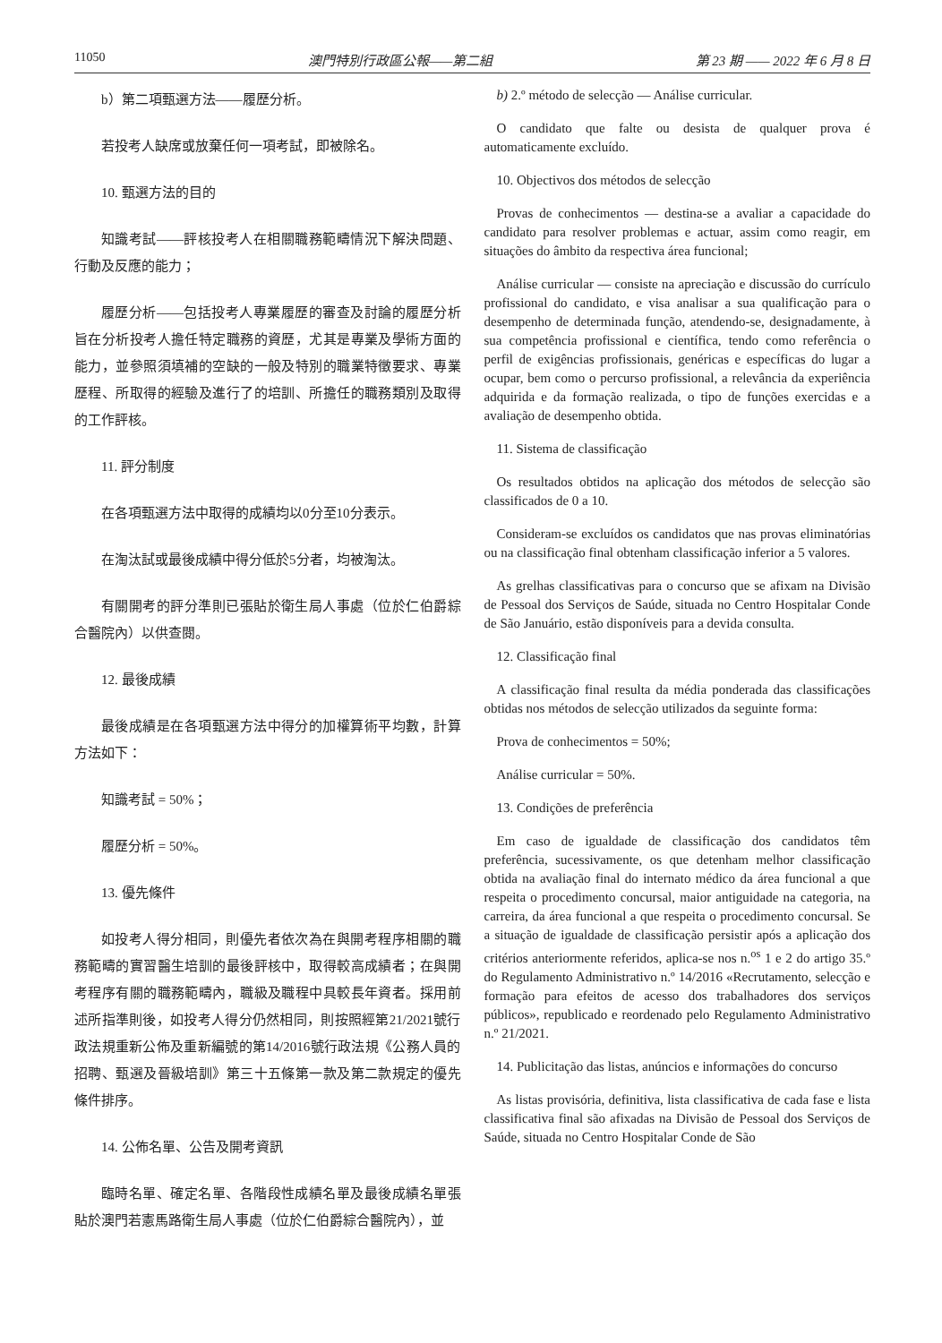11050 澳門特別行政區公報——第二組 第 23 期 —— 2022 年 6 月 8 日
b）第二項甄選方法——履歷分析。
若投考人缺席或放棄任何一項考試，即被除名。
10. 甄選方法的目的
知識考試——評核投考人在相關職務範疇情況下解決問題、行動及反應的能力；
履歷分析——包括投考人專業履歷的審查及討論的履歷分析旨在分析投考人擔任特定職務的資歷，尤其是專業及學術方面的能力，並參照須填補的空缺的一般及特別的職業特徵要求、專業歷程、所取得的經驗及進行了的培訓、所擔任的職務類別及取得的工作評核。
11. 評分制度
在各項甄選方法中取得的成績均以0分至10分表示。
在淘汰試或最後成績中得分低於5分者，均被淘汰。
有關開考的評分準則已張貼於衛生局人事處（位於仁伯爵綜合醫院內）以供查閱。
12. 最後成績
最後成績是在各項甄選方法中得分的加權算術平均數，計算方法如下：
知識考試 = 50%；
履歷分析 = 50%。
13. 優先條件
如投考人得分相同，則優先者依次為在與開考程序相關的職務範疇的實習醫生培訓的最後評核中，取得較高成績者；在與開考程序有關的職務範疇內，職級及職程中具較長年資者。採用前述所指準則後，如投考人得分仍然相同，則按照經第21/2021號行政法規重新公佈及重新編號的第14/2016號行政法規《公務人員的招聘、甄選及晉級培訓》第三十五條第一款及第二款規定的優先條件排序。
14. 公佈名單、公告及開考資訊
臨時名單、確定名單、各階段性成績名單及最後成績名單張貼於澳門若憲馬路衛生局人事處（位於仁伯爵綜合醫院內），並
b) 2.º método de selecção — Análise curricular.
O candidato que falte ou desista de qualquer prova é automaticamente excluído.
10. Objectivos dos métodos de selecção
Provas de conhecimentos — destina-se a avaliar a capacidade do candidato para resolver problemas e actuar, assim como reagir, em situações do âmbito da respectiva área funcional;
Análise curricular — consiste na apreciação e discussão do currículo profissional do candidato, e visa analisar a sua qualificação para o desempenho de determinada função, atendendo-se, designadamente, à sua competência profissional e científica, tendo como referência o perfil de exigências profissionais, genéricas e específicas do lugar a ocupar, bem como o percurso profissional, a relevância da experiência adquirida e da formação realizada, o tipo de funções exercidas e a avaliação de desempenho obtida.
11. Sistema de classificação
Os resultados obtidos na aplicação dos métodos de selecção são classificados de 0 a 10.
Consideram-se excluídos os candidatos que nas provas eliminatórias ou na classificação final obtenham classificação inferior a 5 valores.
As grelhas classificativas para o concurso que se afixam na Divisão de Pessoal dos Serviços de Saúde, situada no Centro Hospitalar Conde de São Januário, estão disponíveis para a devida consulta.
12. Classificação final
A classificação final resulta da média ponderada das classificações obtidas nos métodos de selecção utilizados da seguinte forma:
Prova de conhecimentos = 50%;
Análise curricular = 50%.
13. Condições de preferência
Em caso de igualdade de classificação dos candidatos têm preferência, sucessivamente, os que detenham melhor classificação obtida na avaliação final do internato médico da área funcional a que respeita o procedimento concursal, maior antiguidade na categoria, na carreira, da área funcional a que respeita o procedimento concursal. Se a situação de igualdade de classificação persistir após a aplicação dos critérios anteriormente referidos, aplica-se nos n.<sup>os</sup> 1 e 2 do artigo 35.º do Regulamento Administrativo n.º 14/2016 «Recrutamento, selecção e formação para efeitos de acesso dos trabalhadores dos serviços públicos», republicado e reordenado pelo Regulamento Administrativo n.º 21/2021.
14. Publicitação das listas, anúncios e informações do concurso
As listas provisória, definitiva, lista classificativa de cada fase e lista classificativa final são afixadas na Divisão de Pessoal dos Serviços de Saúde, situada no Centro Hospitalar Conde de São